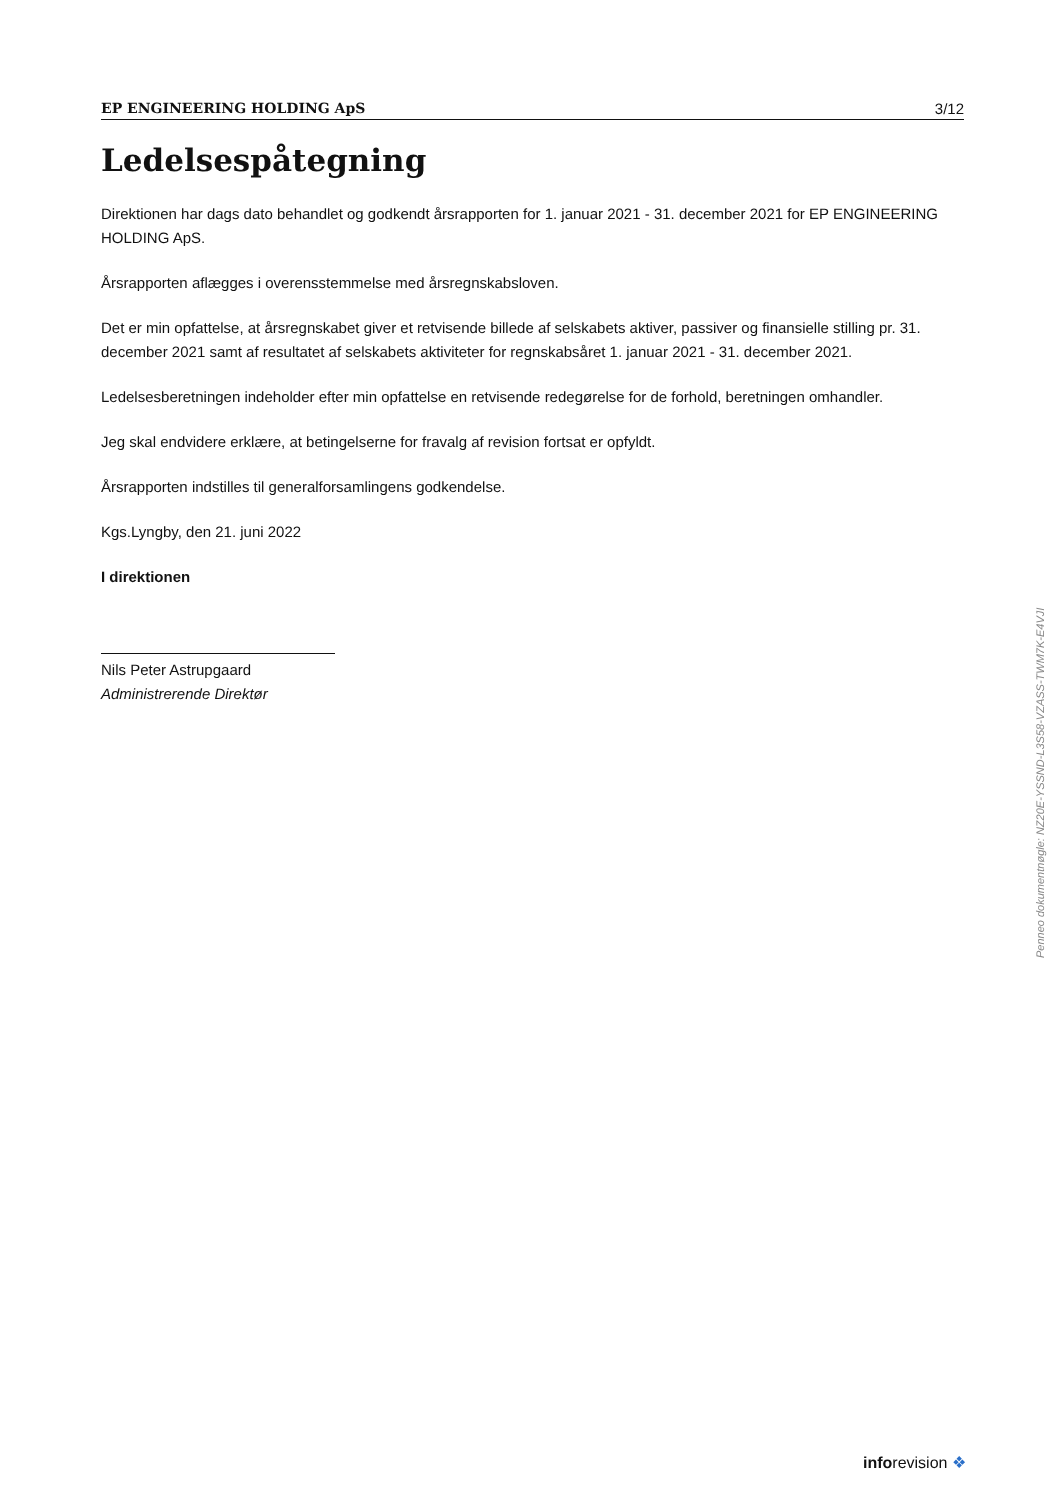EP ENGINEERING HOLDING ApS 3/12
Ledelsespåtegning
Direktionen har dags dato behandlet og godkendt årsrapporten for 1. januar 2021 - 31. december 2021 for EP ENGINEERING HOLDING ApS.
Årsrapporten aflægges i overensstemmelse med årsregnskabsloven.
Det er min opfattelse, at årsregnskabet giver et retvisende billede af selskabets aktiver, passiver og finansielle stilling pr. 31. december 2021 samt af resultatet af selskabets aktiviteter for regnskabsåret 1. januar 2021 - 31. december 2021.
Ledelsesberetningen indeholder efter min opfattelse en retvisende redegørelse for de forhold, beretningen omhandler.
Jeg skal endvidere erklære, at betingelserne for fravalg af revision fortsat er opfyldt.
Årsrapporten indstilles til generalforsamlingens godkendelse.
Kgs.Lyngby, den 21. juni 2022
I direktionen
Nils Peter Astrupgaard
Administrerende Direktør
Penneo dokumentnøgle: NZ20E-YSSND-L3S58-VZASS-TWM7K-E4VJI
inforevision ❖